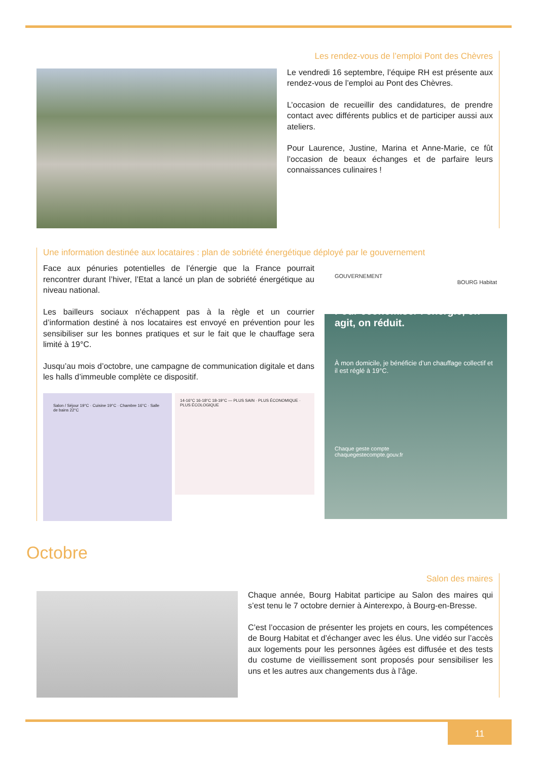Les rendez-vous de l’emploi Pont des Chèvres
Le vendredi 16 septembre, l’équipe RH est présente aux rendez-vous de l’emploi au Pont des Chèvres.
L’occasion de recueillir des candidatures, de prendre contact avec différents publics et de participer aussi aux ateliers.
Pour Laurence, Justine, Marina et Anne-Marie, ce fût l’occasion de beaux échanges et de parfaire leurs connaissances culinaires !
Une information destinée aux locataires : plan de sobriété énergétique déployé par le gouvernement
Face aux pénuries potentielles de l’énergie que la France pourrait rencontrer durant l’hiver, l’Etat a lancé un plan de sobriété énergétique au niveau national.
Les bailleurs sociaux n’échappent pas à la règle et un courrier d’information destiné à nos locataires est envoyé en prévention pour les sensibiliser sur les bonnes pratiques et sur le fait que le chauffage sera limité à 19°C.
Jusqu’au mois d’octobre, une campagne de communication digitale et dans les halls d’immeuble complète ce dispositif.
Salon / Séjour 19°C · Cuisine 19°C · Chambre 16°C · Salle de bains 22°C
14-16°C 16-18°C 18-19°C — PLUS SAIN · PLUS ÉCONOMIQUE · PLUS ÉCOLOGIQUE
GOUVERNEMENT
BOURG Habitat
Pour économiser l’énergie, on agit, on réduit.
À mon domicile, je bénéficie d’un chauffage collectif et il est réglé à 19°C.
Chaque geste compte
chaquegestecompte.gouv.fr
Octobre
Salon des maires
Chaque année, Bourg Habitat participe au Salon des maires qui s’est tenu le 7 octobre dernier à Ainterexpo, à Bourg-en-Bresse.
C’est l’occasion de présenter les projets en cours, les compétences de Bourg Habitat et d’échanger avec les élus. Une vidéo sur l’accès aux logements pour les personnes âgées est diffusée et des tests du costume de vieillissement sont proposés pour sensibiliser les uns et les autres aux changements dus à l’âge.
11